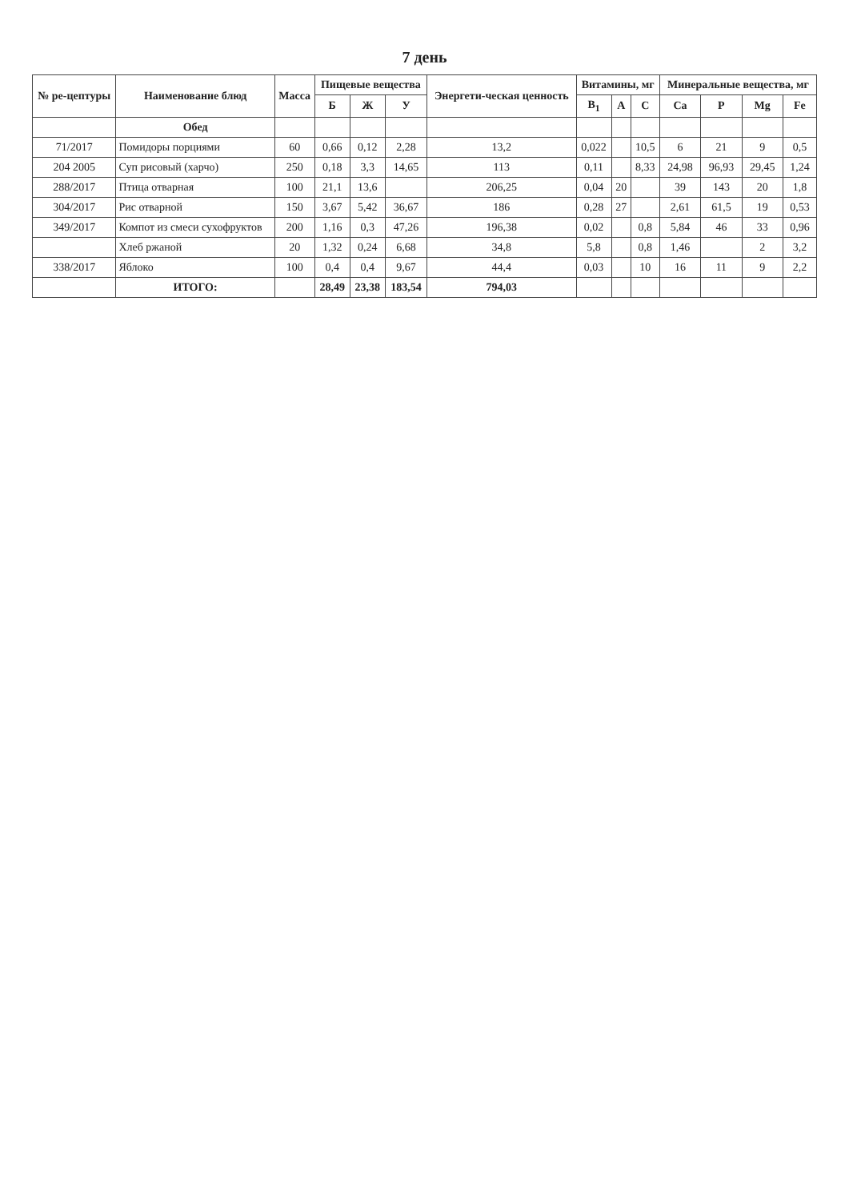7 день
| № ре-цептуры | Наименование блюд | Масса | Пищевые вещества | | | Энергети-ческая ценность | Витамины, мг | | | Минеральные вещества, мг | | | |
| --- | --- | --- | --- | --- | --- | --- | --- | --- | --- | --- | --- | --- | --- |
| | | | Б | Ж | У | | B<sub>1</sub> | A | C | Ca | P | Mg | Fe |
| | Обед | | | | | | | | | | | | |
| 71/2017 | Помидоры порциями | 60 | 0,66 | 0,12 | 2,28 | 13,2 | 0,022 | | 10,5 | 6 | 21 | 9 | 0,5 |
| 204 2005 | Суп рисовый (харчо) | 250 | 0,18 | 3,3 | 14,65 | 113 | 0,11 | | 8,33 | 24,98 | 96,93 | 29,45 | 1,24 |
| 288/2017 | Птица отварная | 100 | 21,1 | 13,6 | | 206,25 | 0,04 | 20 | | 39 | 143 | 20 | 1,8 |
| 304/2017 | Рис отварной | 150 | 3,67 | 5,42 | 36,67 | 186 | 0,28 | 27 | | 2,61 | 61,5 | 19 | 0,53 |
| 349/2017 | Компот из смеси сухофруктов | 200 | 1,16 | 0,3 | 47,26 | 196,38 | 0,02 | | 0,8 | 5,84 | 46 | 33 | 0,96 |
| | Хлеб ржаной | 20 | 1,32 | 0,24 | 6,68 | 34,8 | 5,8 | | 0,8 | 1,46 | | 2 | 3,2 |
| 338/2017 | Яблоко | 100 | 0,4 | 0,4 | 9,67 | 44,4 | 0,03 | | 10 | 16 | 11 | 9 | 2,2 |
| | ИТОГО: | | 28,49 | 23,38 | 183,54 | 794,03 | | | | | | | |